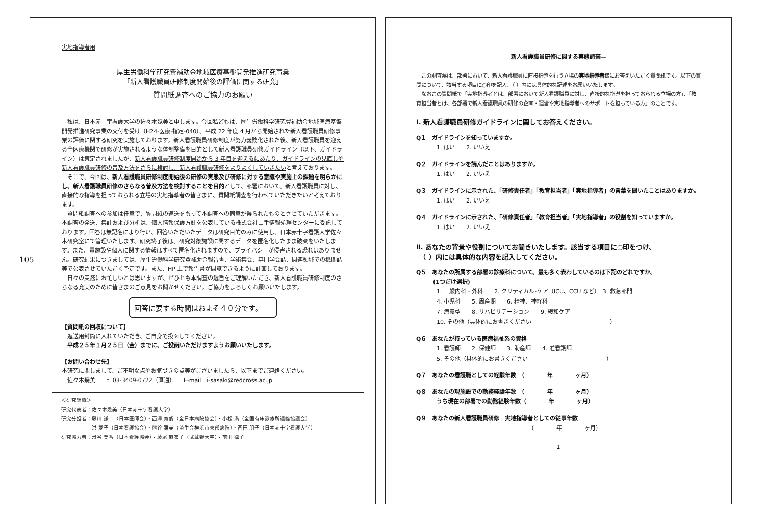105
実地指導者用
厚生労働科学研究費補助金地域医療基盤開発推進研究事業
「新人看護職員研修制度開始後の評価に関する研究」
質問紙調査へのご協力のお願い
　私は、日本赤十字看護大学の佐々木幾美と申します。今回私どもは、厚生労働科学研究費補助金地域医療基盤開発推進研究事業の交付を受け（H24-医療-指定-040）、平成 22 年度 4 月から開始された新人看護職員研修事業の評価に関する研究を実施しております。新人看護職員研修制度が努力義務化された後、新人看護職員を迎える全医療機関で研修が実施されるような体制整備を目的として新人看護職員研修ガイドライン（以下、ガイドライン）は策定されましたが、新人看護職員研修制度開始から 3 年目を迎えるにあたり、ガイドラインの見直しや新人看護職員研修の普及方法をさらに検討し、新人看護職員研修をよりよくしていきたいと考えております。
　そこで、今回は、新人看護職員研修制度開始後の研修の実態及び研修に対する意識や実施上の課題を明らかにし、新人看護職員研修のさらなる普及方法を検討することを目的として、部署において、新人看護職員に対し、直接的な指導を担っておられる立場の実地指導者の皆さまに、質問紙調査を行わせていただきたいと考えております。
　質問紙調査への参加は任意で、質問紙の返送をもって本調査への同意が得られたものとさせていただきます。本調査の発送、集計および分析は、個人情報保護方針を公表している株式会社山手情報処理センターに委託しております。回答は無記名により行い、回答いただいたデータは研究目的のみに使用し、日本赤十字看護大学佐々木研究室にて管理いたします。研究終了後は、研究対象施設に関するデータを匿名化したまま破棄をいたします。また、貴施設や個人に関する情報はすべて匿名化されますので、プライバシーが侵害される恐れはありません。研究結果につきましては、厚生労働科学研究費補助金報告書、学術集会、専門学会誌、関連領域での機関誌等で公表させていただく予定です。また、HP 上で報告書が閲覧できるように計画しております。
　日々の業務にお忙しいとは思いますが、ぜひとも本調査の趣旨をご理解いただき、新人看護職員研修制度のさらなる充実のために皆さまのご意見をお聞かせください。ご協力をよろしくお願いいたします。
回答に要する時間はおよそ４０分です。
【質問紙の回収について】
　返送用封筒に入れていただき、ご自身で投函してください。
　平成２５年１月２５日（金）までに、ご投函いただけますようお願いいたします。
【お問い合わせ先】
本研究に関しまして、ご不明な点やお気づきの点等がございましたら、以下までご連絡ください。
　佐々木幾美　　℡03-3409-0722（直通）　　E-mail　i-sasaki@redcross.ac.jp
＜研究組織＞
研究代表者：佐々木幾美（日本赤十字看護大学）
研究分担者：藤川 謙二（日本医師会）・西澤 寛俊（全日本病院協会）・小松 満（全国有床診療所連絡協議会）
　　　　　　洪 愛子（日本看護協会）・熊谷 雅美（済生会横浜市東部病院）・西田 朋子（日本赤十字看護大学）
研究協力者：渋谷 美香（日本看護協会）・藤尾 麻衣子（武蔵野大学）・前田 律子
新人看護職員研修に関する実態調査―
　この調査票は、部署において、新人看護職員に直接指導を行う立場の実地指導者様にお答えいただく質問紙です。以下の質問について、該当する項目に○印を記入、（ ）内には具体的な記述をお願いいたします。
　なおこの質問紙で「実地指導者とは、部署において新人看護職員に対し、直接的な指導を担っておられる立場の方」、「教育担当者とは、各部署で新人看護職員の研修の企画・運営や実地指導者へのサポートを担っている方」のことです。
Ⅰ. 新人看護職員研修ガイドラインに関してお答えください。
Q１　ガイドラインを知っていますか。
1. はい　　2. いいえ
Q２　ガイドラインを読んだことはありますか。
1. はい　　2. いいえ
Q３　ガイドラインに示された、「研修責任者」「教育担当者」「実地指導者」の言葉を聞いたことはありますか。
1. はい　　2. いいえ
Q４　ガイドラインに示された、「研修責任者」「教育担当者」「実地指導者」の役割を知っていますか。
1. はい　　2. いいえ
Ⅱ. あなたの背景や役割についてお聞きいたします。該当する項目に○印をつけ、
　（ ）内には具体的な内容を記入してください。
Q５　あなたの所属する部署の診療科について、最も多く表わしているのは下記のどれですか。
　　　(1つだけ選択)
1. 一般内科・外科　　2. クリティカル･ケア（ICU、CCU など）　3. 救急部門
4. 小児科　　5. 周産期　　6. 精神、神経科
7. 療養型　　8. リハビリテーション　　9. 緩和ケア
10. その他（具体的にお書きください　　　　　　　　　　　　　　）
Q６　あなたが持っている医療福祉系の資格
1. 看護師　　2. 保健師　　3. 助産師　　4. 准看護師
5. その他（具体的にお書きください　　　　　　　　　　　　　　）
Q７　あなたの看護職としての経験年数　（　　　　年　　　　ヶ月）
Q８　あなたの現施設での勤務経験年数　（　　　　年　　　　ヶ月）
うち現在の部署での勤務経験年数（　　　　年　　　　ヶ月）
Q９　あなたの新人看護職員研修　実地指導者としての従事年数
（　　　　年　　　　ヶ月）
1